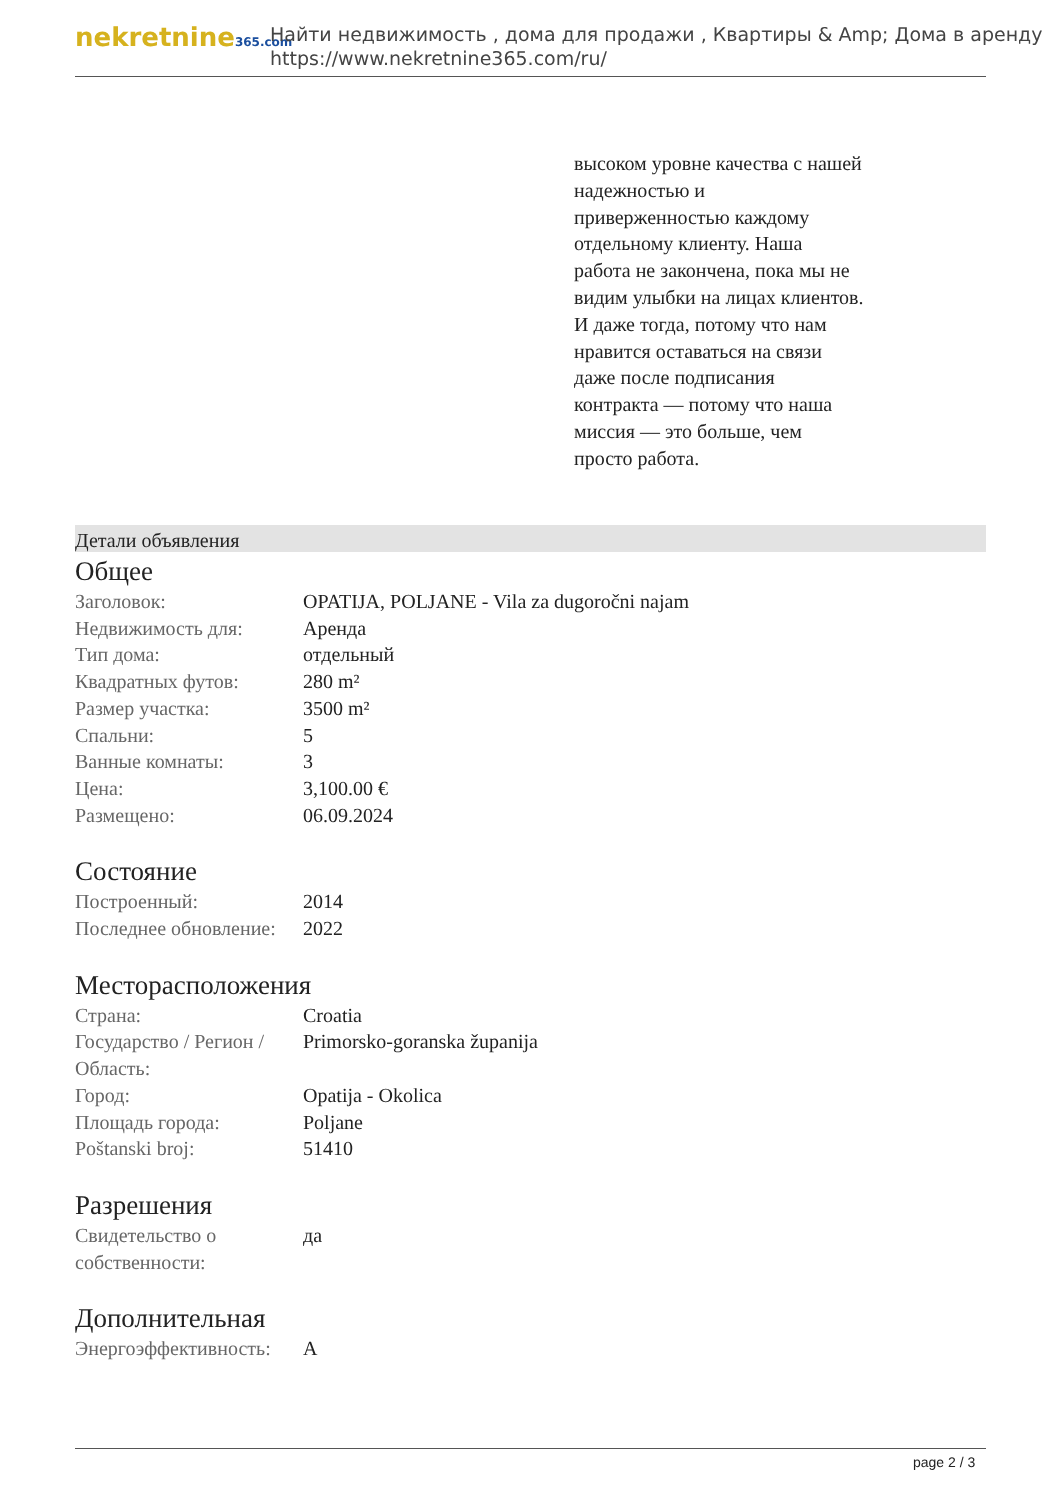nekretnine365.com
Найти недвижимость , дома для продажи , Квартиры & Amp; Дома в аренду
https://www.nekretnine365.com/ru/
высоком уровне качества с нашей надежностью и приверженностью каждому отдельному клиенту. Наша работа не закончена, пока мы не видим улыбки на лицах клиентов. И даже тогда, потому что нам нравится оставаться на связи даже после подписания контракта — потому что наша миссия — это больше, чем просто работа.
Детали объявления
Общее
| Заголовок: | OPATIJA, POLJANE - Vila za dugoročni najam |
| Недвижимость для: | Аренда |
| Тип дома: | отдельный |
| Квадратных футов: | 280 m² |
| Размер участка: | 3500 m² |
| Спальни: | 5 |
| Ванные комнаты: | 3 |
| Цена: | 3,100.00 € |
| Размещено: | 06.09.2024 |
Состояние
| Построенный: | 2014 |
| Последнее обновление: | 2022 |
Месторасположения
| Страна: | Croatia |
| Государство / Регион / Область: | Primorsko-goranska županija |
| Город: | Opatija - Okolica |
| Площадь города: | Poljane |
| Poštanski broj: | 51410 |
Разрешения
| Свидетельство о собственности: | да |
Дополнительная
| Энергоэффективность: | A |
page 2 / 3